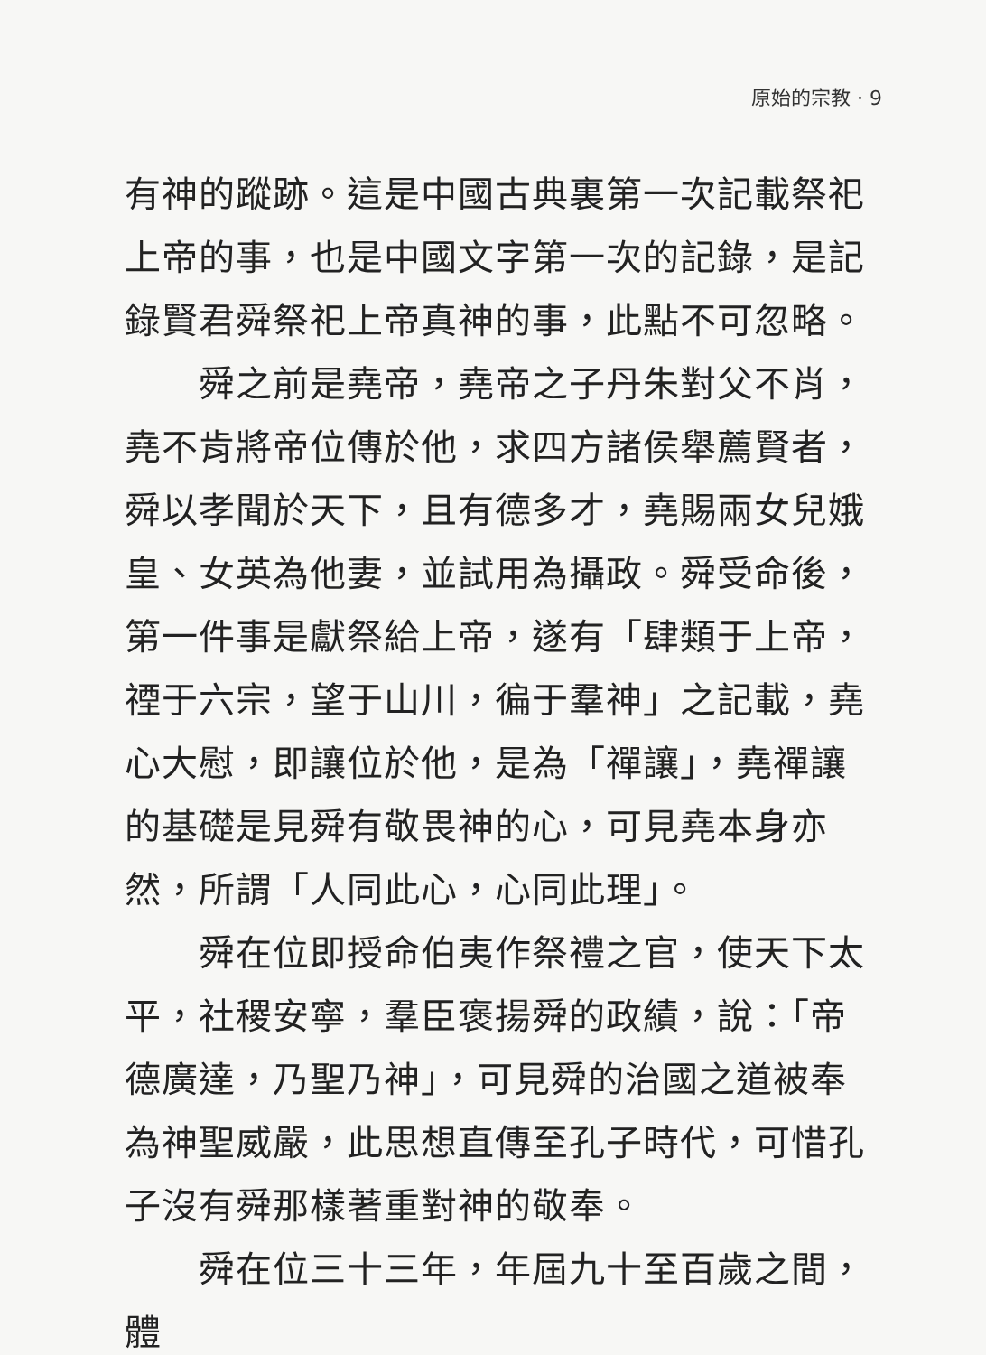原始的宗教 · 9
有神的蹤跡。這是中國古典裏第一次記載祭祀上帝的事，也是中國文字第一次的記錄，是記錄賢君舜祭祀上帝真神的事，此點不可忽略。
　　舜之前是堯帝，堯帝之子丹朱對父不肖，堯不肯將帝位傳於他，求四方諸侯舉薦賢者，舜以孝聞於天下，且有德多才，堯賜兩女兒娥皇、女英為他妻，並試用為攝政。舜受命後，第一件事是獻祭給上帝，遂有「肆類于上帝，禋于六宗，望于山川，徧于羣神」之記載，堯心大慰，即讓位於他，是為「禪讓」，堯禪讓的基礎是見舜有敬畏神的心，可見堯本身亦然，所謂「人同此心，心同此理」。
　　舜在位即授命伯夷作祭禮之官，使天下太平，社稷安寧，羣臣褒揚舜的政績，說：「帝德廣達，乃聖乃神」，可見舜的治國之道被奉為神聖威嚴，此思想直傳至孔子時代，可惜孔子沒有舜那樣著重對神的敬奉。
　　舜在位三十三年，年屆九十至百歲之間，體